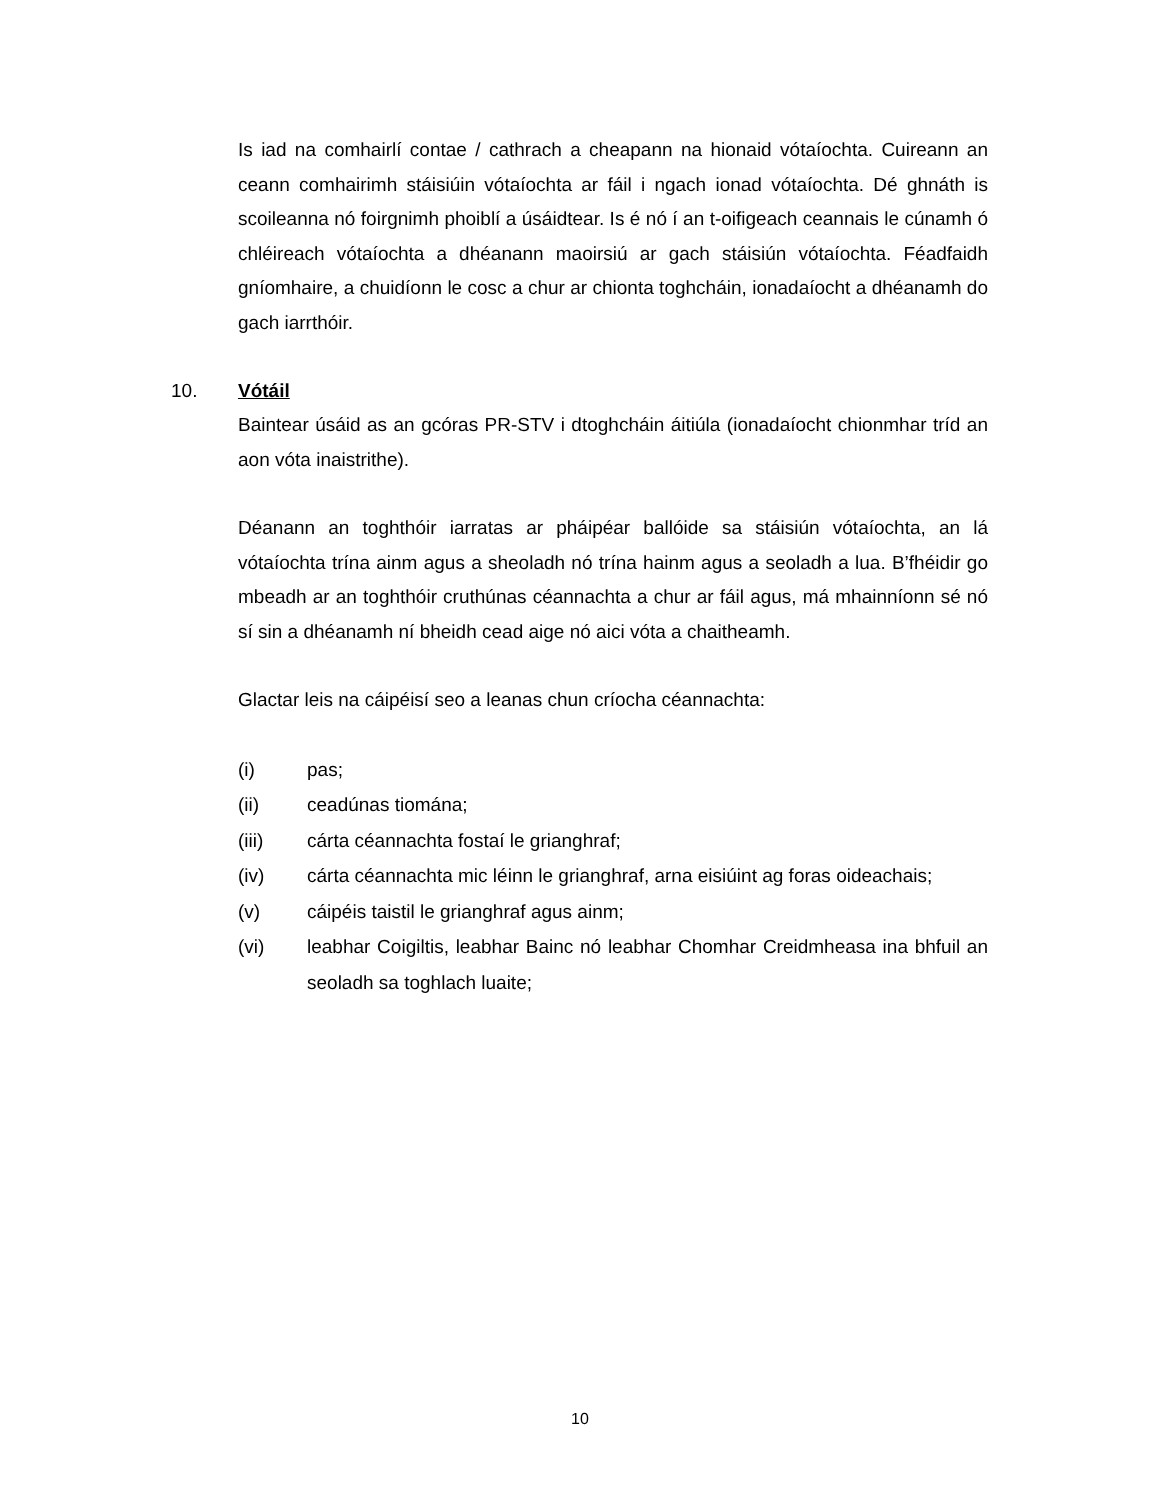Is iad na comhairlí contae / cathrach a cheapann na hionaid vótaíochta. Cuireann an ceann comhairimh stáisiúin vótaíochta ar fáil i ngach ionad vótaíochta. Dé ghnáth is scoileanna nó foirgnimh phoiblí a úsáidtear. Is é nó í an t-oifigeach ceannais le cúnamh ó chléireach vótaíochta a dhéanann maoirsiú ar gach stáisiún vótaíochta. Féadfaidh gníomhaire, a chuidíonn le cosc a chur ar chionta toghcháin, ionadaíocht a dhéanamh do gach iarrthóir.
10. Vótáil
Baintear úsáid as an gcóras PR-STV i dtoghcháin áitiúla (ionadaíocht chionmhar tríd an aon vóta inaistrithe).
Déanann an toghthóir iarratas ar pháipéar ballóide sa stáisiún vótaíochta, an lá vótaíochta trína ainm agus a sheoladh nó trína hainm agus a seoladh a lua. B’fhéidir go mbeadh ar an toghthóir cruthúnas céannachta a chur ar fáil agus, má mhainníonn sé nó sí sin a dhéanamh ní bheidh cead aige nó aici vóta a chaitheamh.
Glactar leis na cáipéisí seo a leanas chun críocha céannachta:
(i) pas;
(ii) ceadúnas tiomána;
(iii) cárta céannachta fostaí le grianghraf;
(iv) cárta céannachta mic léinn le grianghraf, arna eisiúint ag foras oideachais;
(v) cáipéis taistil le grianghraf agus ainm;
(vi) leabhar Coigiltis, leabhar Bainc nó leabhar Chomhar Creidmheasa ina bhfuil an seoladh sa toghlach luaite;
10